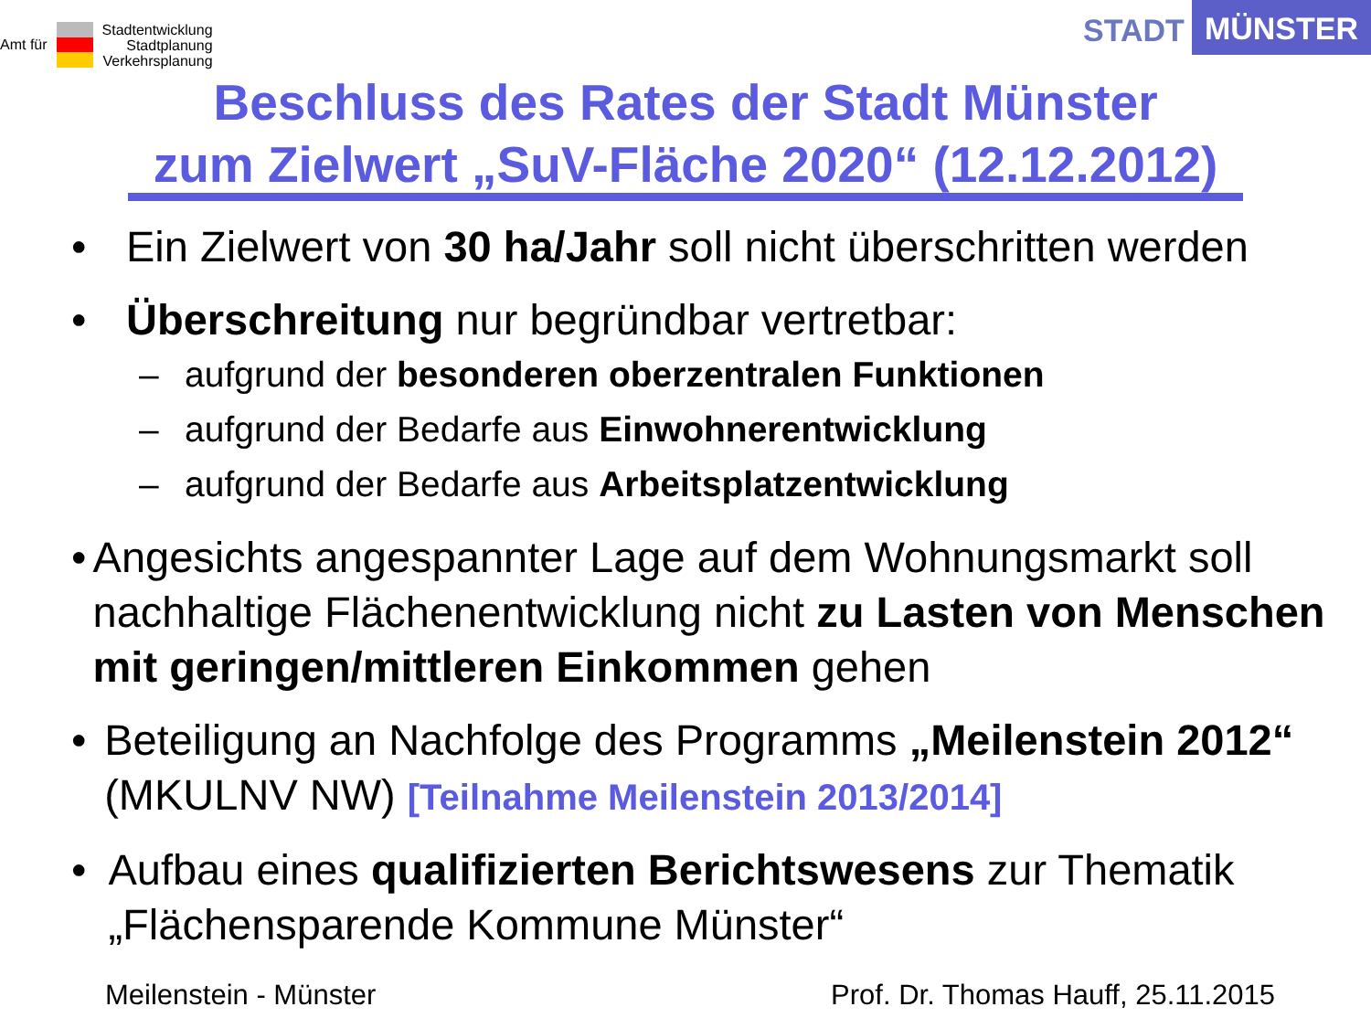Amt für
Stadtentwicklung
Stadtplanung
Verkehrsplanung
STADT MÜNSTER
Beschluss des Rates der Stadt Münster
zum Zielwert „SuV-Fläche 2020“ (12.12.2012)
• Ein Zielwert von 30 ha/Jahr soll nicht überschritten werden
• Überschreitung nur begründbar vertretbar:
– aufgrund der besonderen oberzentralen Funktionen
– aufgrund der Bedarfe aus Einwohnerentwicklung
– aufgrund der Bedarfe aus Arbeitsplatzentwicklung
• Angesichts angespannter Lage auf dem Wohnungsmarkt soll nachhaltige Flächenentwicklung nicht zu Lasten von Menschen mit geringen/mittleren Einkommen gehen
• Beteiligung an Nachfolge des Programms „Meilenstein 2012“ (MKULNV NW) [Teilnahme Meilenstein 2013/2014]
• Aufbau eines qualifizierten Berichtswesens zur Thematik „Flächensparende Kommune Münster“
Meilenstein - Münster Prof. Dr. Thomas Hauff, 25.11.2015